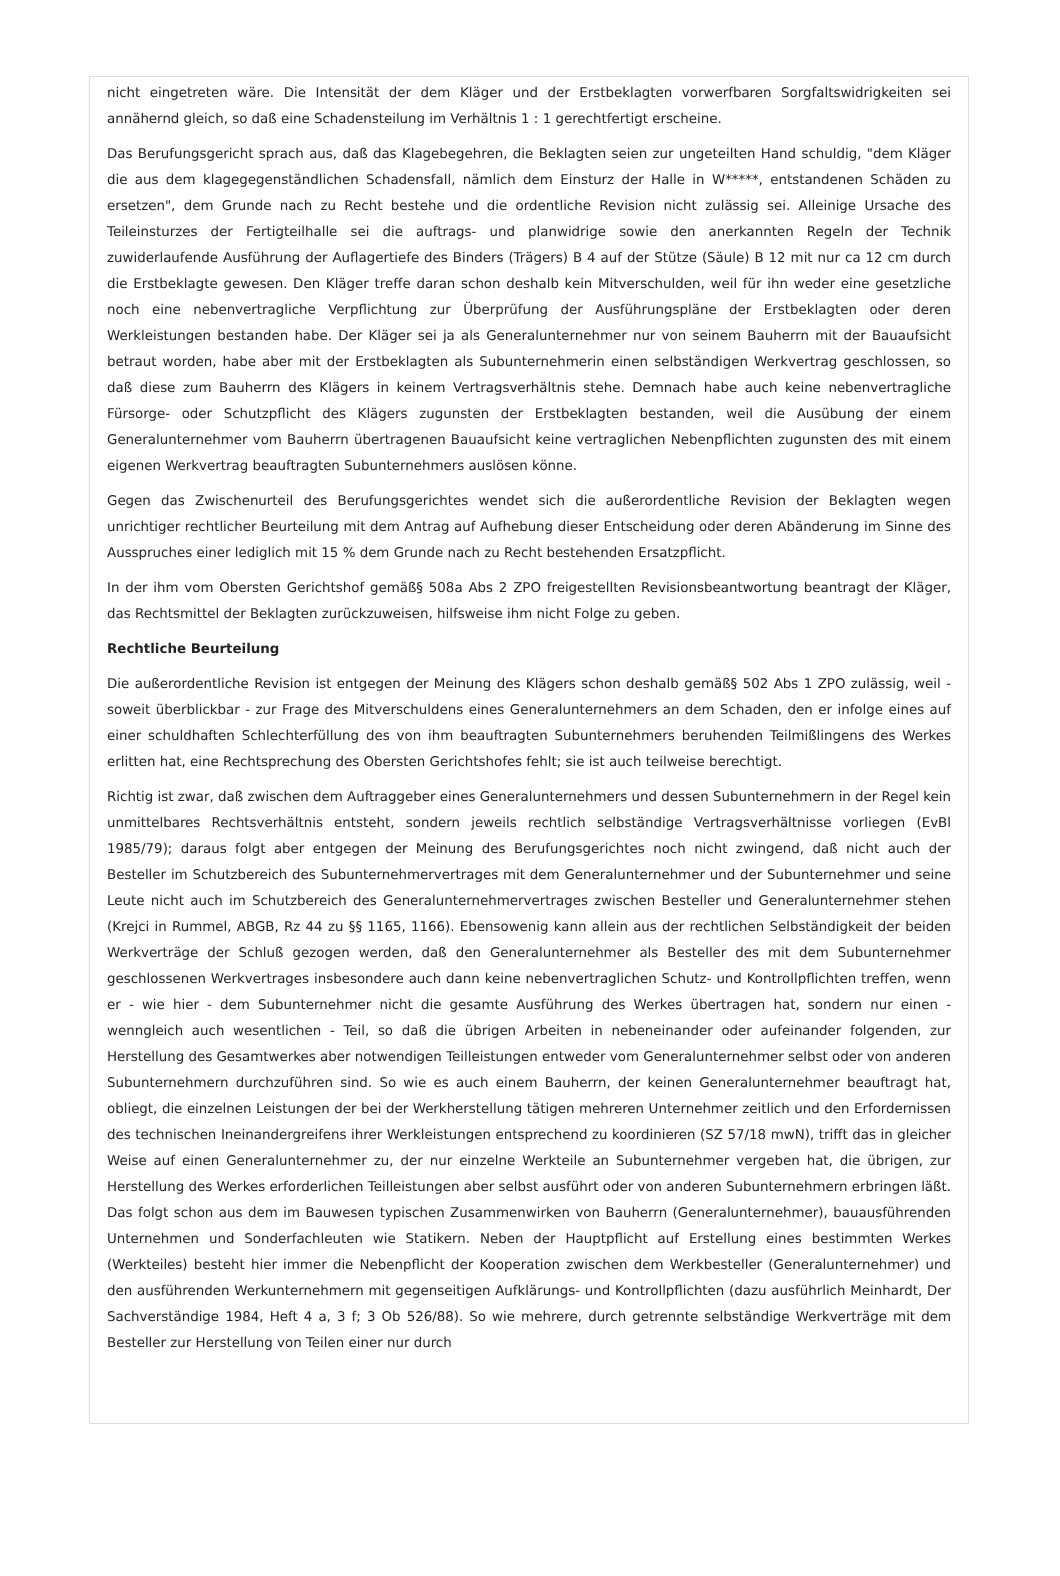nicht eingetreten wäre. Die Intensität der dem Kläger und der Erstbeklagten vorwerfbaren Sorgfaltswidrigkeiten sei annähernd gleich, so daß eine Schadensteilung im Verhältnis 1 : 1 gerechtfertigt erscheine.
Das Berufungsgericht sprach aus, daß das Klagebegehren, die Beklagten seien zur ungeteilten Hand schuldig, "dem Kläger die aus dem klagegegenständlichen Schadensfall, nämlich dem Einsturz der Halle in W*****, entstandenen Schäden zu ersetzen", dem Grunde nach zu Recht bestehe und die ordentliche Revision nicht zulässig sei. Alleinige Ursache des Teileinsturzes der Fertigteilhalle sei die auftrags- und planwidrige sowie den anerkannten Regeln der Technik zuwiderlaufende Ausführung der Auflagertiefe des Binders (Trägers) B 4 auf der Stütze (Säule) B 12 mit nur ca 12 cm durch die Erstbeklagte gewesen. Den Kläger treffe daran schon deshalb kein Mitverschulden, weil für ihn weder eine gesetzliche noch eine nebenvertragliche Verpflichtung zur Überprüfung der Ausführungspläne der Erstbeklagten oder deren Werkleistungen bestanden habe. Der Kläger sei ja als Generalunternehmer nur von seinem Bauherrn mit der Bauaufsicht betraut worden, habe aber mit der Erstbeklagten als Subunternehmerin einen selbständigen Werkvertrag geschlossen, so daß diese zum Bauherrn des Klägers in keinem Vertragsverhältnis stehe. Demnach habe auch keine nebenvertragliche Fürsorge- oder Schutzpflicht des Klägers zugunsten der Erstbeklagten bestanden, weil die Ausübung der einem Generalunternehmer vom Bauherrn übertragenen Bauaufsicht keine vertraglichen Nebenpflichten zugunsten des mit einem eigenen Werkvertrag beauftragten Subunternehmers auslösen könne.
Gegen das Zwischenurteil des Berufungsgerichtes wendet sich die außerordentliche Revision der Beklagten wegen unrichtiger rechtlicher Beurteilung mit dem Antrag auf Aufhebung dieser Entscheidung oder deren Abänderung im Sinne des Ausspruches einer lediglich mit 15 % dem Grunde nach zu Recht bestehenden Ersatzpflicht.
In der ihm vom Obersten Gerichtshof gemäß§ 508a Abs 2 ZPO freigestellten Revisionsbeantwortung beantragt der Kläger, das Rechtsmittel der Beklagten zurückzuweisen, hilfsweise ihm nicht Folge zu geben.
Rechtliche Beurteilung
Die außerordentliche Revision ist entgegen der Meinung des Klägers schon deshalb gemäß§ 502 Abs 1 ZPO zulässig, weil - soweit überblickbar - zur Frage des Mitverschuldens eines Generalunternehmers an dem Schaden, den er infolge eines auf einer schuldhaften Schlechterfüllung des von ihm beauftragten Subunternehmers beruhenden Teilmißlingens des Werkes erlitten hat, eine Rechtsprechung des Obersten Gerichtshofes fehlt; sie ist auch teilweise berechtigt.
Richtig ist zwar, daß zwischen dem Auftraggeber eines Generalunternehmers und dessen Subunternehmern in der Regel kein unmittelbares Rechtsverhältnis entsteht, sondern jeweils rechtlich selbständige Vertragsverhältnisse vorliegen (EvBl 1985/79); daraus folgt aber entgegen der Meinung des Berufungsgerichtes noch nicht zwingend, daß nicht auch der Besteller im Schutzbereich des Subunternehmervertrages mit dem Generalunternehmer und der Subunternehmer und seine Leute nicht auch im Schutzbereich des Generalunternehmervertrages zwischen Besteller und Generalunternehmer stehen (Krejci in Rummel, ABGB, Rz 44 zu §§ 1165, 1166). Ebensowenig kann allein aus der rechtlichen Selbständigkeit der beiden Werkverträge der Schluß gezogen werden, daß den Generalunternehmer als Besteller des mit dem Subunternehmer geschlossenen Werkvertrages insbesondere auch dann keine nebenvertraglichen Schutz- und Kontrollpflichten treffen, wenn er - wie hier - dem Subunternehmer nicht die gesamte Ausführung des Werkes übertragen hat, sondern nur einen - wenngleich auch wesentlichen - Teil, so daß die übrigen Arbeiten in nebeneinander oder aufeinander folgenden, zur Herstellung des Gesamtwerkes aber notwendigen Teilleistungen entweder vom Generalunternehmer selbst oder von anderen Subunternehmern durchzuführen sind. So wie es auch einem Bauherrn, der keinen Generalunternehmer beauftragt hat, obliegt, die einzelnen Leistungen der bei der Werkherstellung tätigen mehreren Unternehmer zeitlich und den Erfordernissen des technischen Ineinandergreifens ihrer Werkleistungen entsprechend zu koordinieren (SZ 57/18 mwN), trifft das in gleicher Weise auf einen Generalunternehmer zu, der nur einzelne Werkteile an Subunternehmer vergeben hat, die übrigen, zur Herstellung des Werkes erforderlichen Teilleistungen aber selbst ausführt oder von anderen Subunternehmern erbringen läßt. Das folgt schon aus dem im Bauwesen typischen Zusammenwirken von Bauherrn (Generalunternehmer), bauausführenden Unternehmen und Sonderfachleuten wie Statikern. Neben der Hauptpflicht auf Erstellung eines bestimmten Werkes (Werkteiles) besteht hier immer die Nebenpflicht der Kooperation zwischen dem Werkbesteller (Generalunternehmer) und den ausführenden Werkunternehmern mit gegenseitigen Aufklärungs- und Kontrollpflichten (dazu ausführlich Meinhardt, Der Sachverständige 1984, Heft 4 a, 3 f; 3 Ob 526/88). So wie mehrere, durch getrennte selbständige Werkverträge mit dem Besteller zur Herstellung von Teilen einer nur durch